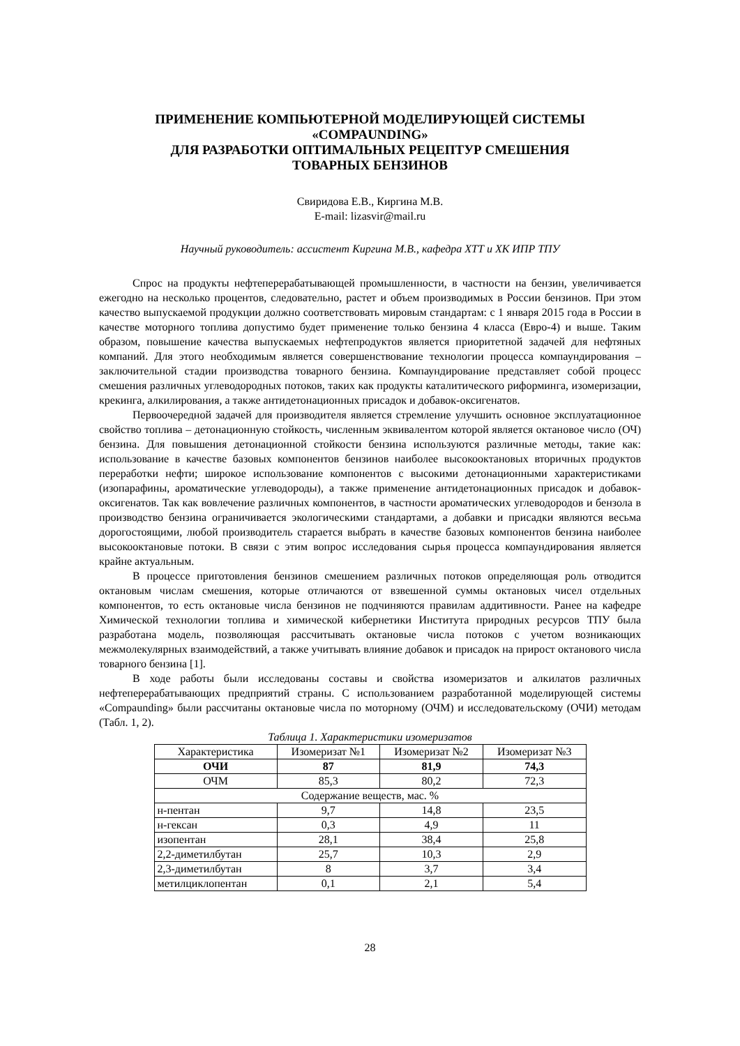ПРИМЕНЕНИЕ КОМПЬЮТЕРНОЙ МОДЕЛИРУЮЩЕЙ СИСТЕМЫ
«COMPAUNDING»
ДЛЯ РАЗРАБОТКИ ОПТИМАЛЬНЫХ РЕЦЕПТУР СМЕШЕНИЯ
ТОВАРНЫХ БЕНЗИНОВ
Свиридова Е.В., Киргина М.В.
E-mail: lizasvir@mail.ru
Научный руководитель: ассистент Киргина М.В., кафедра ХТТ и ХК ИПР ТПУ
Спрос на продукты нефтеперерабатывающей промышленности, в частности на бензин, увеличивается ежегодно на несколько процентов, следовательно, растет и объем производимых в России бензинов. При этом качество выпускаемой продукции должно соответствовать мировым стандартам: с 1 января 2015 года в России в качестве моторного топлива допустимо будет применение только бензина 4 класса (Евро-4) и выше. Таким образом, повышение качества выпускаемых нефтепродуктов является приоритетной задачей для нефтяных компаний. Для этого необходимым является совершенствование технологии процесса компаундирования – заключительной стадии производства товарного бензина. Компаундирование представляет собой процесс смешения различных углеводородных потоков, таких как продукты каталитического риформинга, изомеризации, крекинга, алкилирования, а также антидетонационных присадок и добавок-оксигенатов.
Первоочередной задачей для производителя является стремление улучшить основное эксплуатационное свойство топлива – детонационную стойкость, численным эквивалентом которой является октановое число (ОЧ) бензина. Для повышения детонационной стойкости бензина используются различные методы, такие как: использование в качестве базовых компонентов бензинов наиболее высокооктановых вторичных продуктов переработки нефти; широкое использование компонентов с высокими детонационными характеристиками (изопарафины, ароматические углеводороды), а также применение антидетонационных присадок и добавок-оксигенатов. Так как вовлечение различных компонентов, в частности ароматических углеводородов и бензола в производство бензина ограничивается экологическими стандартами, а добавки и присадки являются весьма дорогостоящими, любой производитель старается выбрать в качестве базовых компонентов бензина наиболее высокооктановые потоки. В связи с этим вопрос исследования сырья процесса компаундирования является крайне актуальным.
В процессе приготовления бензинов смешением различных потоков определяющая роль отводится октановым числам смешения, которые отличаются от взвешенной суммы октановых чисел отдельных компонентов, то есть октановые числа бензинов не подчиняются правилам аддитивности. Ранее на кафедре Химической технологии топлива и химической кибернетики Института природных ресурсов ТПУ была разработана модель, позволяющая рассчитывать октановые числа потоков с учетом возникающих межмолекулярных взаимодействий, а также учитывать влияние добавок и присадок на прирост октанового числа товарного бензина [1].
В ходе работы были исследованы составы и свойства изомеризатов и алкилатов различных нефтеперерабатывающих предприятий страны. С использованием разработанной моделирующей системы «Compaunding» были рассчитаны октановые числа по моторному (ОЧМ) и исследовательскому (ОЧИ) методам (Табл. 1, 2).
Таблица 1. Характеристики изомеризатов
| Характеристика | Изомеризат №1 | Изомеризат №2 | Изомеризат №3 |
| --- | --- | --- | --- |
| ОЧИ | 87 | 81,9 | 74,3 |
| ОЧМ | 85,3 | 80,2 | 72,3 |
| Содержание веществ, мас. % | | | |
| н-пентан | 9,7 | 14,8 | 23,5 |
| н-гексан | 0,3 | 4,9 | 11 |
| изопентан | 28,1 | 38,4 | 25,8 |
| 2,2-диметилбутан | 25,7 | 10,3 | 2,9 |
| 2,3-диметилбутан | 8 | 3,7 | 3,4 |
| метилциклопентан | 0,1 | 2,1 | 5,4 |
28